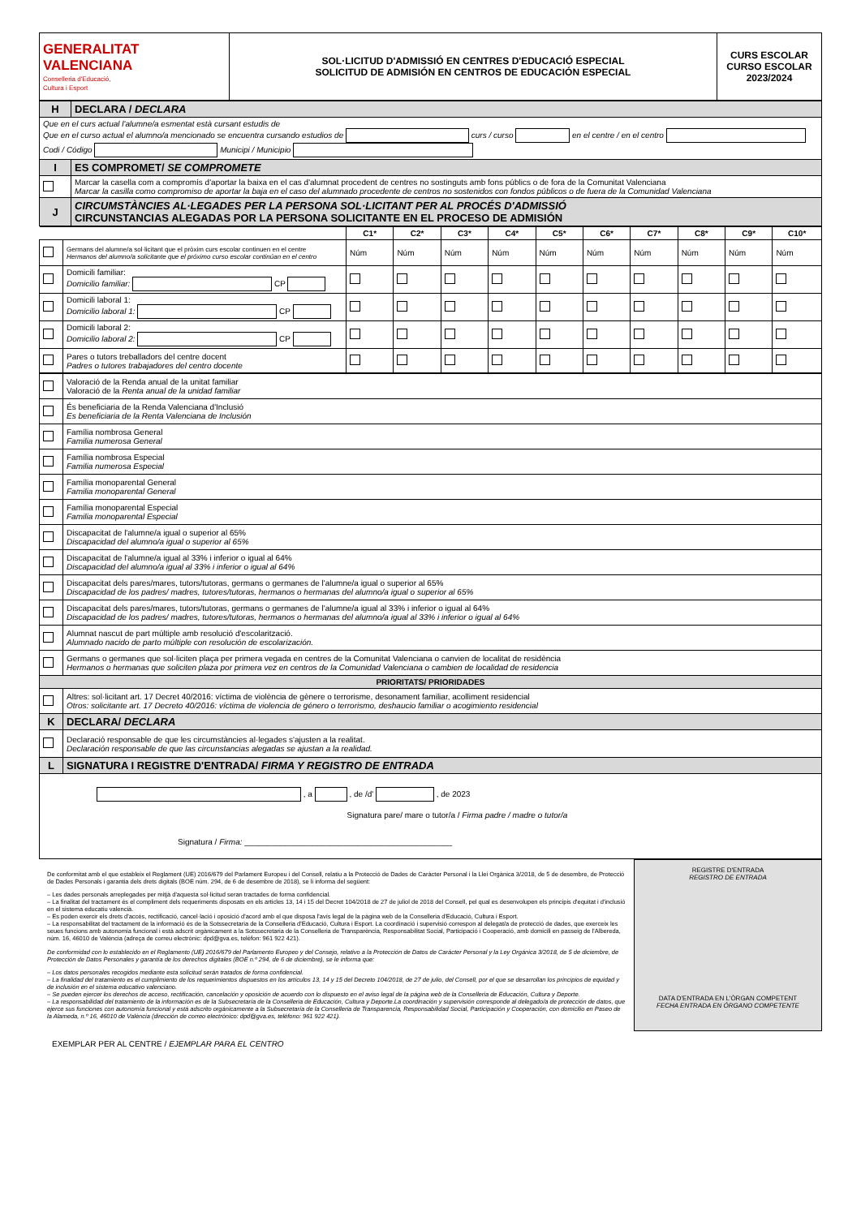| GENERALITAT VALENCIANA Conselleria d'Educació, Cultura i Esport | SOL·LICITUD D'ADMISSIÓ EN CENTRES D'EDUCACIÓ ESPECIAL SOLICITUD DE ADMISIÓN EN CENTROS DE EDUCACIÓN ESPECIAL | CURS ESCOLAR CURSO ESCOLAR 2023/2024 |
| H | DECLARA / DECLARA |
| Que en el curs actual l'alumne/a esmentat està cursant estudis de Que en el curso actual el alumno/a mencionado se encuentra cursando estudios de curs / curso en el centre / en el centro Codi / Código Municipi / Municipio | |
| I | ES COMPROMET/ SE COMPROMETE |
| | Marcar la casella com a compromís d'aportar la baixa en el cas d'alumnat procedent de centres no sostinguts amb fons públics o de fora de la Comunitat Valenciana Marcar la casilla como compromiso de aportar la baja en el caso del alumnado procedente de centros no sostenidos con fondos públicos o de fuera de la Comunidad Valenciana |
| J | CIRCUMSTÀNCIES AL·LEGADES PER LA PERSONA SOL·LICITANT PER AL PROCÉS D'ADMISSIÓ CIRCUNSTANCIAS ALEGADAS POR LA PERSONA SOLICITANTE EN EL PROCESO DE ADMISIÓN |
| | | C1* | C2* | C3* | C4* | C5* | C6* | C7* | C8* | C9* | C10* |
| --- | --- | --- | --- | --- | --- | --- | --- | --- | --- | --- | --- |
| | Germans del alumne/a sol·licitant que el pròxim curs escolar continuen en el centre Hermanos del alumno/a solicitante que el próximo curso escolar continúan en el centro | Núm | Núm | Núm | Núm | Núm | Núm | Núm | Núm | Núm | Núm |
| | Domicili familiar: Domicilio familiar: CP | | | | | | | | | | |
| | Domicili laboral 1: Domicilio laboral 1: CP | | | | | | | | | | |
| | Domicili laboral 2: Domicilio laboral 2: CP | | | | | | | | | | |
| | Pares o tutors treballadors del centre docent Padres o tutores trabajadores del centro docente | | | | | | | | | | |
| | Valoració de la Renda anual de la unitat familiar Valoració de la Renta anual de la unidad familiar |
| | És beneficiaria de la Renda Valenciana d'Inclusió Es beneficiaria de la Renta Valenciana de Inclusión |
| | Família nombrosa General Familia numerosa General |
| | Família nombrosa Especial Familia numerosa Especial |
| | Família monoparental General Familia monoparental General |
| | Família monoparental Especial Familia monoparental Especial |
| | Discapacitat de l'alumne/a igual o superior al 65% Discapacidad del alumno/a igual o superior al 65% |
| | Discapacitat de l'alumne/a igual al 33% i inferior o igual al 64% Discapacidad del alumno/a igual al 33% i inferior o igual al 64% |
| | Discapacitat dels pares/mares, tutors/tutoras, germans o germanes de l'alumne/a igual o superior al 65% Discapacidad de los padres/ madres, tutores/tutoras, hermanos o hermanas del alumno/a igual o superior al 65% |
| | Discapacitat dels pares/mares, tutors/tutoras, germans o germanes de l'alumne/a igual al 33% i inferior o igual al 64% Discapacidad de los padres/ madres, tutores/tutoras, hermanos o hermanas del alumno/a igual al 33% i inferior o igual al 64% |
| | Alumnat nascut de part múltiple amb resolució d'escolarització. Alumnado nacido de parto múltiple con resolución de escolarización. |
| | Germans o germanes que sol·liciten plaça per primera vegada en centres de la Comunitat Valenciana o canvien de localitat de residència Hermanos o hermanas que soliciten plaza por primera vez en centros de la Comunidad Valenciana o cambien de localidad de residencia |
| PRIORITATS/ PRIORIDADES | |
| | Altres: sol·licitant art. 17 Decret 40/2016: víctima de violència de gènere o terrorisme, desonament familiar, acolliment residencial Otros: solicitante art. 17 Decreto 40/2016: víctima de violencia de género o terrorismo, deshaucio familiar o acogimiento residencial |
| K | DECLARA/ DECLARA |
| | Declaració responsable de que les circumstàncies al·legades s'ajusten a la realitat. Declaración responsable de que las circunstancias alegadas se ajustan a la realidad. |
| L | SIGNATURA I REGISTRE D'ENTRADA/ FIRMA Y REGISTRO DE ENTRADA |
| , a , de /d' , de 2023 Signatura pare/ mare o tutor/a / Firma padre / madre o tutor/a Signatura / Firma: ______________________________________________ | |
De conformitat amb el que estableix el Reglament (UE) 2016/679 del Parlament Europeu i del Consell, relatiu a la Protecció de Dades de Caràcter Personal i la Llei Orgànica 3/2018, de 5 de desembre, de Protecció de Dades Personals i garantia dels drets digitals (BOE núm. 294, de 6 de desembre de 2018), se li informa del següent:
– Les dades personals arreplegades per mitjà d'aquesta sol·licitud seran tractades de forma confidencial.
– La finalitat del tractament és el compliment dels requeriments disposats en els articles 13, 14 i 15 del Decret 104/2018 de 27 de juliol de 2018 del Consell, pel qual es desenvolupen els principis d'equitat i d'inclusió en el sistema educatiu valencià.
– Es poden exercir els drets d'accés, rectificació, cancel·lació i oposició d'acord amb el que disposa l'avís legal de la pàgina web de la Conselleria d'Educació, Cultura i Esport.
– La responsabilitat del tractament de la informació és de la Sotssecretaria de la Conselleria d'Educació, Cultura i Esport. La coordinació i supervisió correspon al delegat/a de protecció de dades, que exerceix les seues funcions amb autonomia funcional i està adscrit orgànicament a la Sotssecretaria de la Conselleria de Transparència, Responsabilitat Social, Participació i Cooperació, amb domicili en passeig de l'Albereda, núm. 16, 46010 de València (adreça de correu electrònic: dpd@gva.es, telèfon: 961 922 421).
De conformidad con lo establecido en el Reglamento (UE) 2016/679 del Parlamento Europeo y del Consejo, relativo a la Protección de Datos de Carácter Personal y la Ley Orgánica 3/2018, de 5 de diciembre, de Protección de Datos Personales y garantía de los derechos digitales (BOE n.º 294, de 6 de diciembre), se le informa que:
– Los datos personales recogidos mediante esta solicitud serán tratados de forma confidencial.
– La finalidad del tratamiento es el cumplimiento de los requerimientos dispuestos en los artículos 13, 14 y 15 del Decreto 104/2018, de 27 de julio, del Consell, por el que se desarrollan los principios de equidad y de inclusión en el sistema educativo valenciano.
– Se pueden ejercer los derechos de acceso, rectificación, cancelación y oposición de acuerdo con lo dispuesto en el aviso legal de la página web de la Conselleria de Educación, Cultura y Deporte.
– La responsabilidad del tratamiento de la información es de la Subsecretaría de la Conselleria de Educación, Cultura y Deporte.La coordinación y supervisión corresponde al delegado/a de protección de datos, que ejerce sus funciones con autonomía funcional y está adscrito orgánicamente a la Subsecretaría de la Conselleria de Transparencia, Responsabilidad Social, Participación y Cooperación, con domicilio en Paseo de la Alameda, n.º 16, 46010 de València (dirección de correo electrónico: dpd@gva.es, teléfono: 961 922 421).
REGISTRE D'ENTRADA
REGISTRO DE ENTRADA
DATA D'ENTRADA EN L'ÒRGAN COMPETENT
FECHA ENTRADA EN ÓRGANO COMPETENTE
EXEMPLAR PER AL CENTRE / EJEMPLAR PARA EL CENTRO